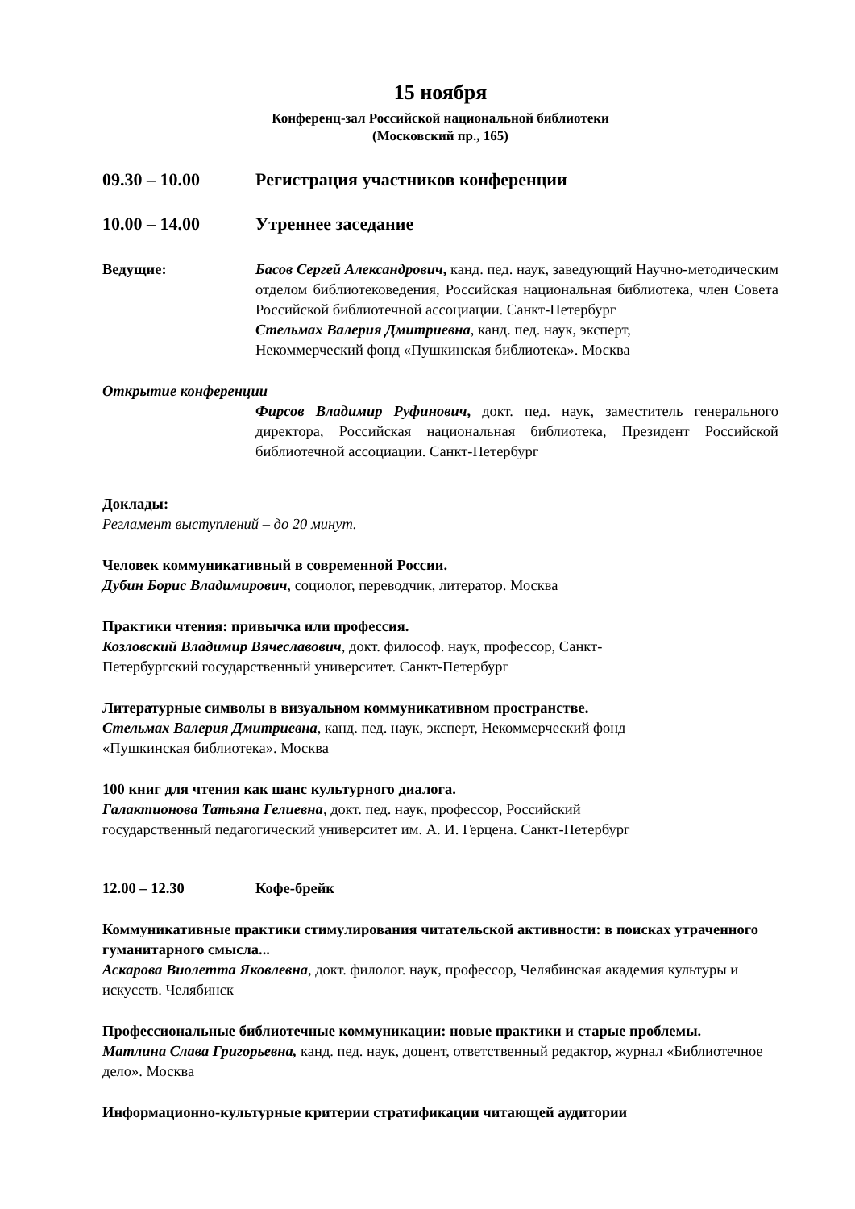15 ноября
Конференц-зал Российской национальной библиотеки
(Московский пр., 165)
09.30 – 10.00 Регистрация участников конференции
10.00 – 14.00 Утреннее заседание
Ведущие: Басов Сергей Александрович, канд. пед. наук, заведующий Научно-методическим отделом библиотековедения, Российская национальная библиотека, член Совета Российской библиотечной ассоциации. Санкт-Петербург
Стельмах Валерия Дмитриевна, канд. пед. наук, эксперт,
Некоммерческий фонд «Пушкинская библиотека». Москва
Открытие конференции
Фирсов Владимир Руфинович, докт. пед. наук, заместитель генерального директора, Российская национальная библиотека, Президент Российской библиотечной ассоциации. Санкт-Петербург
Доклады:
Регламент выступлений – до 20 минут.
Человек коммуникативный в современной России.
Дубин Борис Владимирович, социолог, переводчик, литератор. Москва
Практики чтения: привычка или профессия.
Козловский Владимир Вячеславович, докт. философ. наук, профессор, Санкт-
Петербургский государственный университет. Санкт-Петербург
Литературные символы в визуальном коммуникативном пространстве.
Стельмах Валерия Дмитриевна, канд. пед. наук, эксперт, Некоммерческий фонд
«Пушкинская библиотека». Москва
100 книг для чтения как шанс культурного диалога.
Галактионова Татьяна Гелиевна, докт. пед. наук, профессор, Российский
государственный педагогический университет им. А. И. Герцена. Санкт-Петербург
12.00 – 12.30 Кофе-брейк
Коммуникативные практики стимулирования читательской активности: в поисках утраченного гуманитарного смысла...
Аскарова Виолетта Яковлевна, докт. филолог. наук, профессор, Челябинская академия культуры и искусств. Челябинск
Профессиональные библиотечные коммуникации: новые практики и старые проблемы.
Матлина Слава Григорьевна, канд. пед. наук, доцент, ответственный редактор, журнал «Библиотечное дело». Москва
Информационно-культурные критерии стратификации читающей аудитории